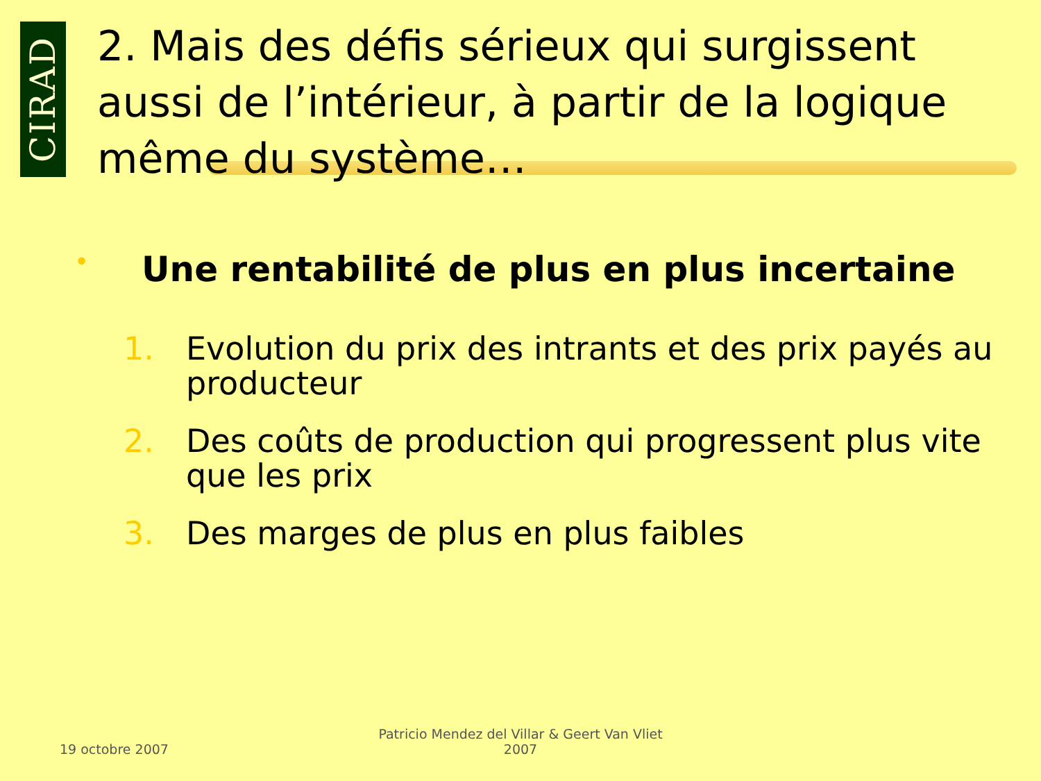CIRAD
2. Mais des défis sérieux qui surgissent aussi de l’intérieur, à partir de la logique même du système…
• Une rentabilité de plus en plus incertaine
1. Evolution du prix des intrants et des prix payés au producteur
2. Des coûts de production qui progressent plus vite que les prix
3. Des marges de plus en plus faibles
19 octobre 2007
Patricio Mendez del Villar & Geert Van Vliet
2007